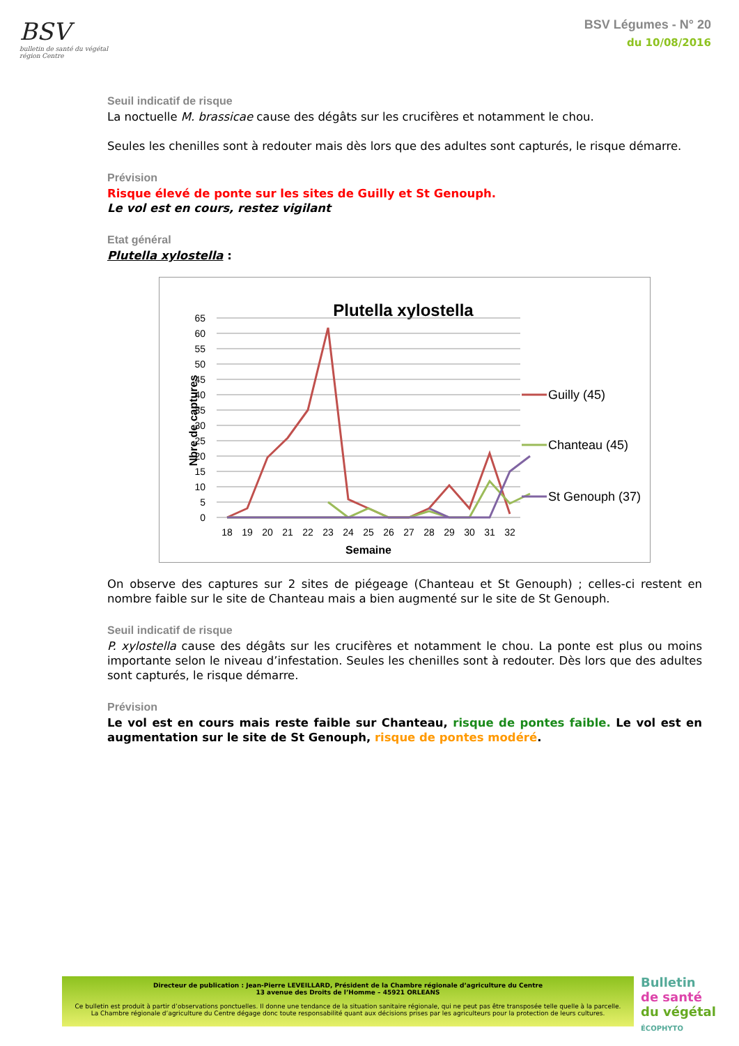BSV
bulletin de santé du végétal
région Centre
BSV Légumes - N° 20
du 10/08/2016
Seuil indicatif de risque
La noctuelle M. brassicae cause des dégâts sur les crucifères et notamment le chou.
Seules les chenilles sont à redouter mais dès lors que des adultes sont capturés, le risque démarre.
Prévision
Risque élevé de ponte sur les sites de Guilly et St Genouph.
Le vol est en cours, restez vigilant
Etat général
Plutella xylostella :
Plutella xylostella
65
60
55
50
45
40
35
30
25
20
15
10
5
0
18
19
20
21
22
23
24
25
26
27
28
29
30
31
32
Semaine
Nbre de captures
Guilly (45)
Chanteau (45)
St Genouph (37)
On observe des captures sur 2 sites de piégeage (Chanteau et St Genouph) ; celles-ci restent en nombre faible sur le site de Chanteau mais a bien augmenté sur le site de St Genouph.
Seuil indicatif de risque
P. xylostella cause des dégâts sur les crucifères et notamment le chou. La ponte est plus ou moins importante selon le niveau d’infestation. Seules les chenilles sont à redouter. Dès lors que des adultes sont capturés, le risque démarre.
Prévision
Le vol est en cours mais reste faible sur Chanteau, risque de pontes faible. Le vol est en augmentation sur le site de St Genouph, risque de pontes modéré.
Directeur de publication : Jean-Pierre LEVEILLARD, Président de la Chambre régionale d’agriculture du Centre
13 avenue des Droits de l’Homme – 45921 ORLEANS
Ce bulletin est produit à partir d’observations ponctuelles. Il donne une tendance de la situation sanitaire régionale, qui ne peut pas être transposée telle quelle à la parcelle.
La Chambre régionale d’agriculture du Centre dégage donc toute responsabilité quant aux décisions prises par les agriculteurs pour la protection de leurs cultures.
Bulletin
de santé
du végétal
ÉCOPHYTO